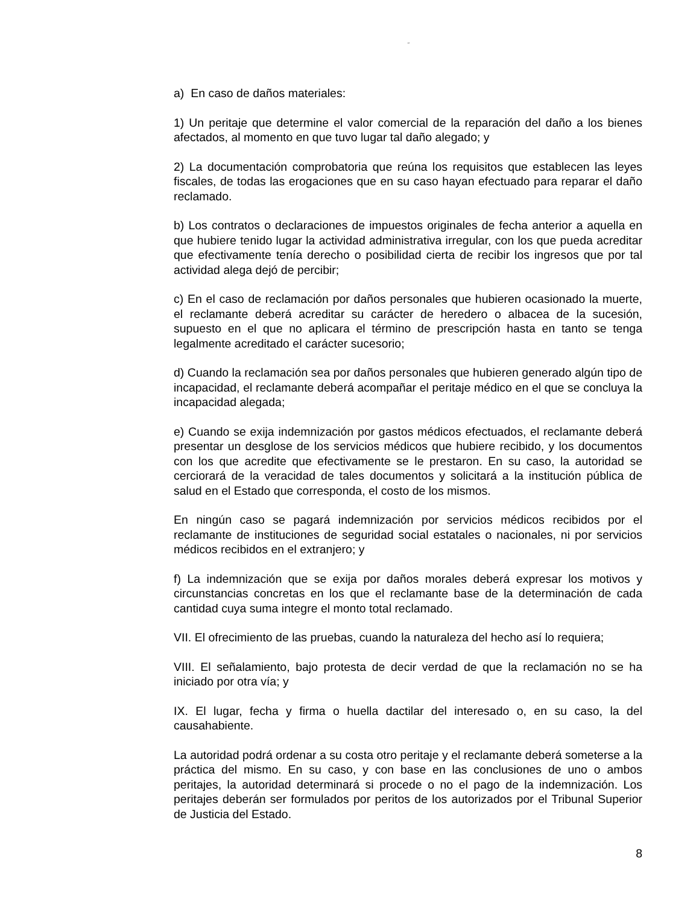“
a) En caso de daños materiales:
1) Un peritaje que determine el valor comercial de la reparación del daño a los bienes afectados, al momento en que tuvo lugar tal daño alegado; y
2) La documentación comprobatoria que reúna los requisitos que establecen las leyes fiscales, de todas las erogaciones que en su caso hayan efectuado para reparar el daño reclamado.
b) Los contratos o declaraciones de impuestos originales de fecha anterior a aquella en que hubiere tenido lugar la actividad administrativa irregular, con los que pueda acreditar que efectivamente tenía derecho o posibilidad cierta de recibir los ingresos que por tal actividad alega dejó de percibir;
c) En el caso de reclamación por daños personales que hubieren ocasionado la muerte, el reclamante deberá acreditar su carácter de heredero o albacea de la sucesión, supuesto en el que no aplicara el término de prescripción hasta en tanto se tenga legalmente acreditado el carácter sucesorio;
d) Cuando la reclamación sea por daños personales que hubieren generado algún tipo de incapacidad, el reclamante deberá acompañar el peritaje médico en el que se concluya la incapacidad alegada;
e) Cuando se exija indemnización por gastos médicos efectuados, el reclamante deberá presentar un desglose de los servicios médicos que hubiere recibido, y los documentos con los que acredite que efectivamente se le prestaron. En su caso, la autoridad se cerciorará de la veracidad de tales documentos y solicitará a la institución pública de salud en el Estado que corresponda, el costo de los mismos.
En ningún caso se pagará indemnización por servicios médicos recibidos por el reclamante de instituciones de seguridad social estatales o nacionales, ni por servicios médicos recibidos en el extranjero; y
f) La indemnización que se exija por daños morales deberá expresar los motivos y circunstancias concretas en los que el reclamante base de la determinación de cada cantidad cuya suma integre el monto total reclamado.
VII. El ofrecimiento de las pruebas, cuando la naturaleza del hecho así lo requiera;
VIII. El señalamiento, bajo protesta de decir verdad de que la reclamación no se ha iniciado por otra vía; y
IX. El lugar, fecha y firma o huella dactilar del interesado o, en su caso, la del causahabiente.
La autoridad podrá ordenar a su costa otro peritaje y el reclamante deberá someterse a la práctica del mismo. En su caso, y con base en las conclusiones de uno o ambos peritajes, la autoridad determinará si procede o no el pago de la indemnización. Los peritajes deberán ser formulados por peritos de los autorizados por el Tribunal Superior de Justicia del Estado.
8